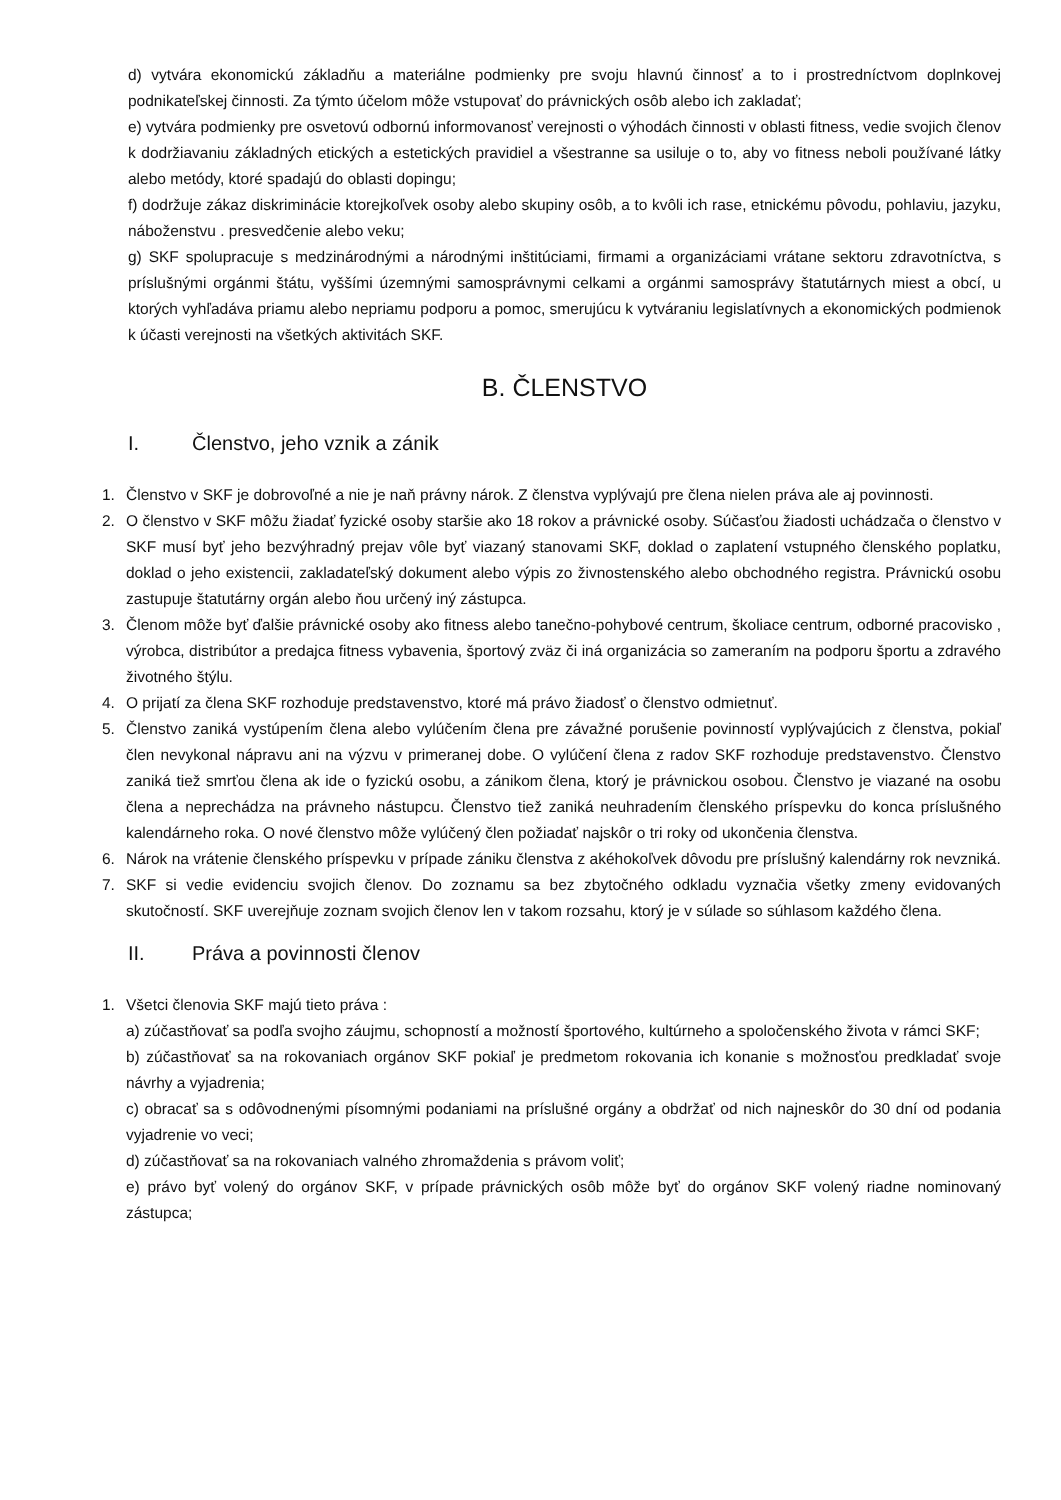d) vytvára ekonomickú základňu a materiálne podmienky pre svoju hlavnú činnosť a to i prostredníctvom doplnkovej podnikateľskej činnosti. Za týmto účelom môže vstupovať do právnických osôb alebo ich zakladať;
e) vytvára podmienky pre osvetovú odbornú informovanosť verejnosti o výhodách činnosti v oblasti fitness, vedie svojich členov k dodržiavaniu základných etických a estetických pravidiel a všestranne sa usiluje o to, aby vo fitness neboli používané látky alebo metódy, ktoré spadajú do oblasti dopingu;
f) dodržuje zákaz diskriminácie ktorejkoľvek osoby alebo skupiny osôb, a to kvôli ich rase, etnickému pôvodu, pohlaviu, jazyku, náboženstvu . presvedčenie alebo veku;
g) SKF spolupracuje s medzinárodnými a národnými inštitúciami, firmami a organizáciami vrátane sektoru zdravotníctva, s príslušnými orgánmi štátu, vyššími územnými samosprávnymi celkami a orgánmi samosprávy štatutárnych miest a obcí, u ktorých vyhľadáva priamu alebo nepriamu podporu a pomoc, smerujúcu k vytváraniu legislatívnych a ekonomických podmienok k účasti verejnosti na všetkých aktivitách SKF.
B. ČLENSTVO
I. Členstvo, jeho vznik a zánik
1. Členstvo v SKF je dobrovoľné a nie je naň právny nárok. Z členstva vyplývajú pre člena nielen práva ale aj povinnosti.
2. O členstvo v SKF môžu žiadať fyzické osoby staršie ako 18 rokov a právnické osoby. Súčasťou žiadosti uchádzača o členstvo v SKF musí byť jeho bezvýhradný prejav vôle byť viazaný stanovami SKF, doklad o zaplatení vstupného členského poplatku, doklad o jeho existencii, zakladateľský dokument alebo výpis zo živnostenského alebo obchodného registra. Právnickú osobu zastupuje štatutárny orgán alebo ňou určený iný zástupca.
3. Členom môže byť ďalšie právnické osoby ako fitness alebo tanečno-pohybové centrum, školiace centrum, odborné pracovisko , výrobca, distribútor a predajca fitness vybavenia, športový zväz či iná organizácia so zameraním na podporu športu a zdravého životného štýlu.
4. O prijatí za člena SKF rozhoduje predstavenstvo, ktoré má právo žiadosť o členstvo odmietnuť.
5. Členstvo zaniká vystúpením člena alebo vylúčením člena pre závažné porušenie povinností vyplývajúcich z členstva, pokiaľ člen nevykonal nápravu ani na výzvu v primeranej dobe. O vylúčení člena z radov SKF rozhoduje predstavenstvo. Členstvo zaniká tiež smrťou člena ak ide o fyzickú osobu, a zánikom člena, ktorý je právnickou osobou. Členstvo je viazané na osobu člena a neprechádza na právneho nástupcu. Členstvo tiež zaniká neuhradením členského príspevku do konca príslušného kalendárneho roka. O nové členstvo môže vylúčený člen požiadať najskôr o tri roky od ukončenia členstva.
6. Nárok na vrátenie členského príspevku v prípade zániku členstva z akéhokoľvek dôvodu pre príslušný kalendárny rok nevzniká.
7. SKF si vedie evidenciu svojich členov. Do zoznamu sa bez zbytočného odkladu vyznačia všetky zmeny evidovaných skutočností. SKF uverejňuje zoznam svojich členov len v takom rozsahu, ktorý je v súlade so súhlasom každého člena.
II. Práva a povinnosti členov
1. Všetci členovia SKF majú tieto práva :
a) zúčastňovať sa podľa svojho záujmu, schopností a možností športového, kultúrneho a spoločenského života v rámci SKF;
b) zúčastňovať sa na rokovaniach orgánov SKF pokiaľ je predmetom rokovania ich konanie s možnosťou predkladať svoje návrhy a vyjadrenia;
c) obracať sa s odôvodnenými písomnými podaniami na príslušné orgány a obdržať od nich najneskôr do 30 dní od podania vyjadrenie vo veci;
d) zúčastňovať sa na rokovaniach valného zhromaždenia s právom voliť;
e) právo byť volený do orgánov SKF, v prípade právnických osôb môže byť do orgánov SKF volený riadne nominovaný zástupca;